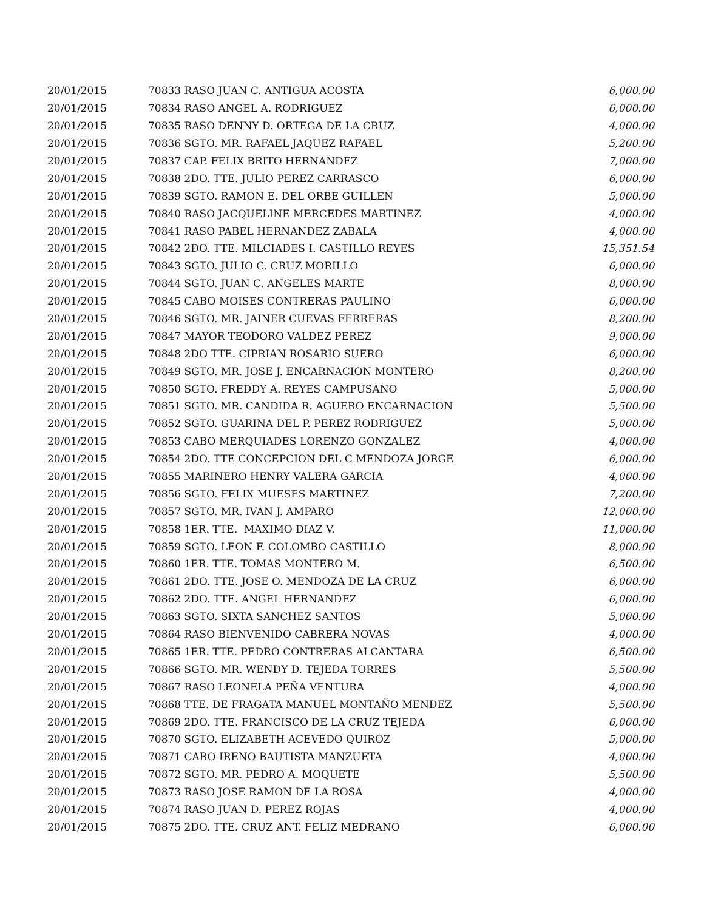| 20/01/2015 | 70833 RASO JUAN C. ANTIGUA ACOSTA | 6,000.00 |
| 20/01/2015 | 70834 RASO ANGEL A. RODRIGUEZ | 6,000.00 |
| 20/01/2015 | 70835 RASO DENNY D. ORTEGA DE LA CRUZ | 4,000.00 |
| 20/01/2015 | 70836 SGTO. MR. RAFAEL JAQUEZ RAFAEL | 5,200.00 |
| 20/01/2015 | 70837 CAP. FELIX BRITO HERNANDEZ | 7,000.00 |
| 20/01/2015 | 70838 2DO. TTE. JULIO PEREZ CARRASCO | 6,000.00 |
| 20/01/2015 | 70839 SGTO. RAMON E. DEL ORBE GUILLEN | 5,000.00 |
| 20/01/2015 | 70840 RASO JACQUELINE MERCEDES MARTINEZ | 4,000.00 |
| 20/01/2015 | 70841 RASO PABEL HERNANDEZ ZABALA | 4,000.00 |
| 20/01/2015 | 70842 2DO. TTE. MILCIADES I. CASTILLO REYES | 15,351.54 |
| 20/01/2015 | 70843 SGTO. JULIO C. CRUZ MORILLO | 6,000.00 |
| 20/01/2015 | 70844 SGTO. JUAN C. ANGELES MARTE | 8,000.00 |
| 20/01/2015 | 70845 CABO MOISES CONTRERAS PAULINO | 6,000.00 |
| 20/01/2015 | 70846 SGTO. MR. JAINER CUEVAS FERRERAS | 8,200.00 |
| 20/01/2015 | 70847 MAYOR TEODORO VALDEZ PEREZ | 9,000.00 |
| 20/01/2015 | 70848 2DO TTE. CIPRIAN ROSARIO SUERO | 6,000.00 |
| 20/01/2015 | 70849 SGTO. MR. JOSE J. ENCARNACION MONTERO | 8,200.00 |
| 20/01/2015 | 70850 SGTO. FREDDY A. REYES CAMPUSANO | 5,000.00 |
| 20/01/2015 | 70851 SGTO. MR. CANDIDA R. AGUERO ENCARNACION | 5,500.00 |
| 20/01/2015 | 70852 SGTO. GUARINA DEL P. PEREZ RODRIGUEZ | 5,000.00 |
| 20/01/2015 | 70853 CABO MERQUIADES LORENZO GONZALEZ | 4,000.00 |
| 20/01/2015 | 70854 2DO. TTE CONCEPCION DEL C MENDOZA JORGE | 6,000.00 |
| 20/01/2015 | 70855 MARINERO HENRY VALERA GARCIA | 4,000.00 |
| 20/01/2015 | 70856 SGTO. FELIX MUESES MARTINEZ | 7,200.00 |
| 20/01/2015 | 70857 SGTO. MR. IVAN J. AMPARO | 12,000.00 |
| 20/01/2015 | 70858 1ER. TTE. MAXIMO DIAZ V. | 11,000.00 |
| 20/01/2015 | 70859 SGTO. LEON F. COLOMBO CASTILLO | 8,000.00 |
| 20/01/2015 | 70860 1ER. TTE. TOMAS MONTERO M. | 6,500.00 |
| 20/01/2015 | 70861 2DO. TTE. JOSE O. MENDOZA DE LA CRUZ | 6,000.00 |
| 20/01/2015 | 70862 2DO. TTE. ANGEL HERNANDEZ | 6,000.00 |
| 20/01/2015 | 70863 SGTO. SIXTA SANCHEZ SANTOS | 5,000.00 |
| 20/01/2015 | 70864 RASO BIENVENIDO CABRERA NOVAS | 4,000.00 |
| 20/01/2015 | 70865 1ER. TTE. PEDRO CONTRERAS ALCANTARA | 6,500.00 |
| 20/01/2015 | 70866 SGTO. MR. WENDY D. TEJEDA TORRES | 5,500.00 |
| 20/01/2015 | 70867 RASO LEONELA PEÑA VENTURA | 4,000.00 |
| 20/01/2015 | 70868 TTE. DE FRAGATA MANUEL MONTAÑO MENDEZ | 5,500.00 |
| 20/01/2015 | 70869 2DO. TTE. FRANCISCO DE LA CRUZ TEJEDA | 6,000.00 |
| 20/01/2015 | 70870 SGTO. ELIZABETH ACEVEDO QUIROZ | 5,000.00 |
| 20/01/2015 | 70871 CABO IRENO BAUTISTA MANZUETA | 4,000.00 |
| 20/01/2015 | 70872 SGTO. MR. PEDRO A. MOQUETE | 5,500.00 |
| 20/01/2015 | 70873 RASO JOSE RAMON DE LA ROSA | 4,000.00 |
| 20/01/2015 | 70874 RASO JUAN D. PEREZ ROJAS | 4,000.00 |
| 20/01/2015 | 70875 2DO. TTE. CRUZ ANT. FELIZ MEDRANO | 6,000.00 |